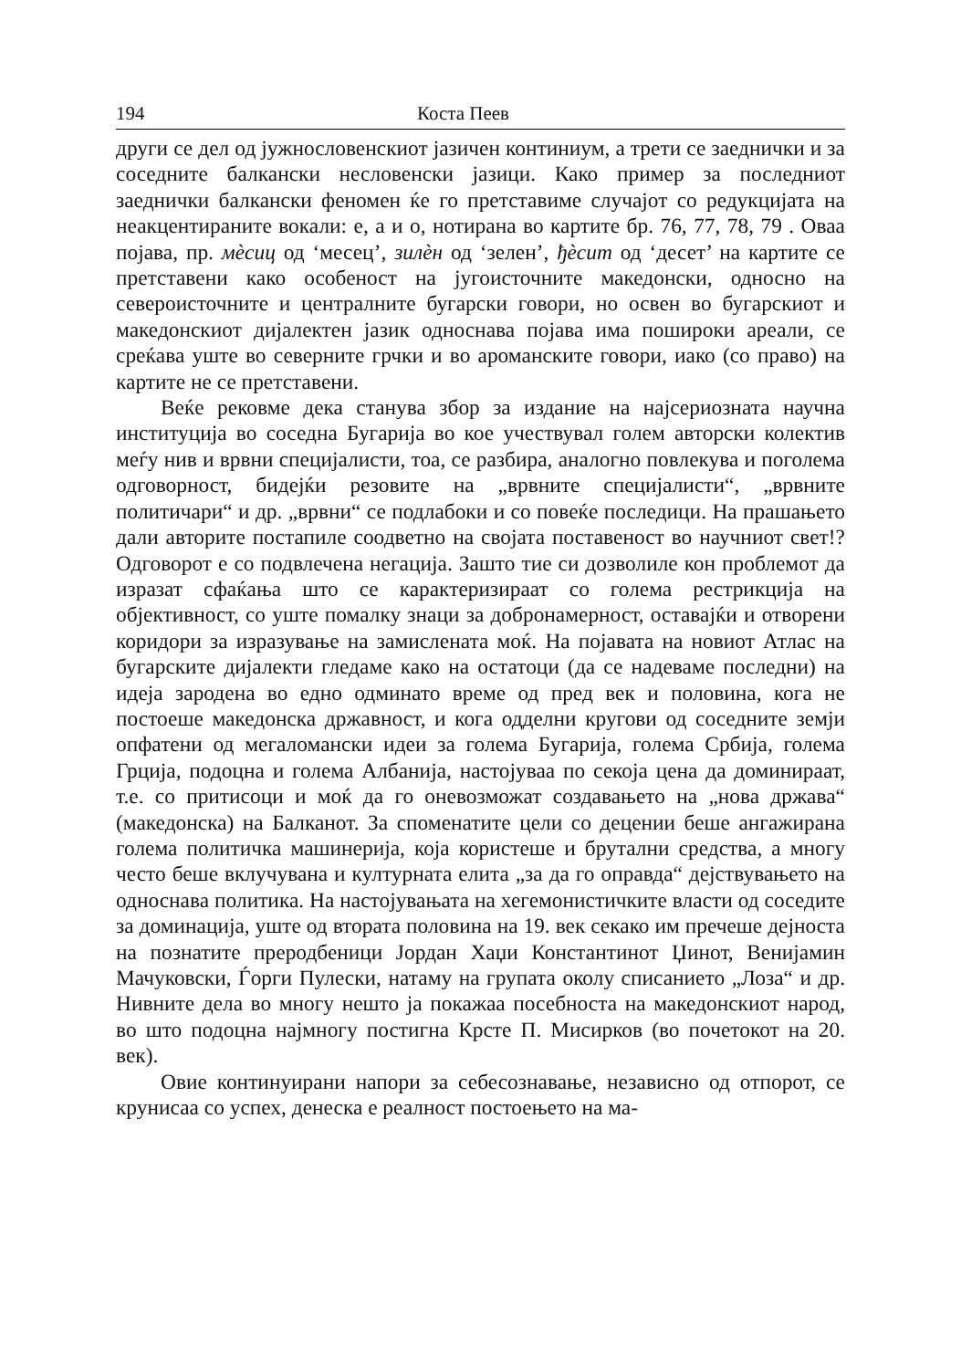194 Коста Пеев
други се дел од јужнословенскиот јазичен континиум, а трети се заеднички и за соседните балкански несловенски јазици. Како пример за последниот заеднички балкански феномен ќе го претставиме случајот со редукцијата на неакцентираните вокали: е, а и о, нотирана во картите бр. 76, 77, 78, 79 . Оваа појава, пр. мѐсиц од ‘месец’, зилѐн од ‘зелен’, ђѐсит од ‘десет’ на картите се претставени како особеност на југоисточните македонски, односно на североисточните и централните бугарски говори, но освен во бугарскиот и македонскиот дијалектен јазик односнава појава има пошироки ареали, се среќава уште во северните грчки и во ароманските говори, иако (со право) на картите не се претставени.
Веќе рековме дека станува збор за издание на најсериозната научна институција во соседна Бугарија во кое учествувал голем авторски колектив меѓу нив и врвни специјалисти, тоа, се разбира, аналогно повлекува и поголема одговорност, бидејќи резовите на „врвните специјалисти“, „врвните политичари“ и др. „врвни“ се подлабоки и со повеќе последици. На прашањето дали авторите постапиле соодветно на својата поставеност во научниот свет!? Одговорот е со подвлечена негација. Зашто тие си дозволиле кон проблемот да изразат сфаќања што се карактеризираат со голема рестрикција на објективност, со уште помалку знаци за добронамерност, оставајќи и отворени коридори за изразување на замислената моќ. На појавата на новиот Атлас на бугарските дијалекти гледаме како на остатоци (да се надеваме последни) на идеја зародена во едно одминато време од пред век и половина, кога не постоеше македонска државност, и кога одделни кругови од соседните земји опфатени од мегаломански идеи за голема Бугарија, голема Србија, голема Грција, подоцна и голема Албанија, настојуваа по секоја цена да доминираат, т.е. со притисоци и моќ да го оневозможат создавањето на „нова држава“ (македонска) на Балканот. За споменатите цели со децении беше ангажирана голема политичка машинерија, која користеше и брутални средства, а многу често беше вклучувана и културната елита „за да го оправда“ дејствувањето на односнава политика. На настојувањата на хегемонистичките власти од соседите за доминација, уште од втората половина на 19. век секако им пречеше дејноста на познатите преродбеници Јордан Хаџи Константинот Џинот, Венијамин Мачуковски, Ѓорги Пулески, натаму на групата околу списанието „Лоза“ и др. Нивните дела во многу нешто ја покажаа посебноста на македонскиот народ, во што подоцна најмногу постигна Крсте П. Мисирков (во почетокот на 20. век).
Овие континуирани напори за себесознавање, независно од отпорот, се крунисаа со успех, денеска е реалност постоењето на ма-